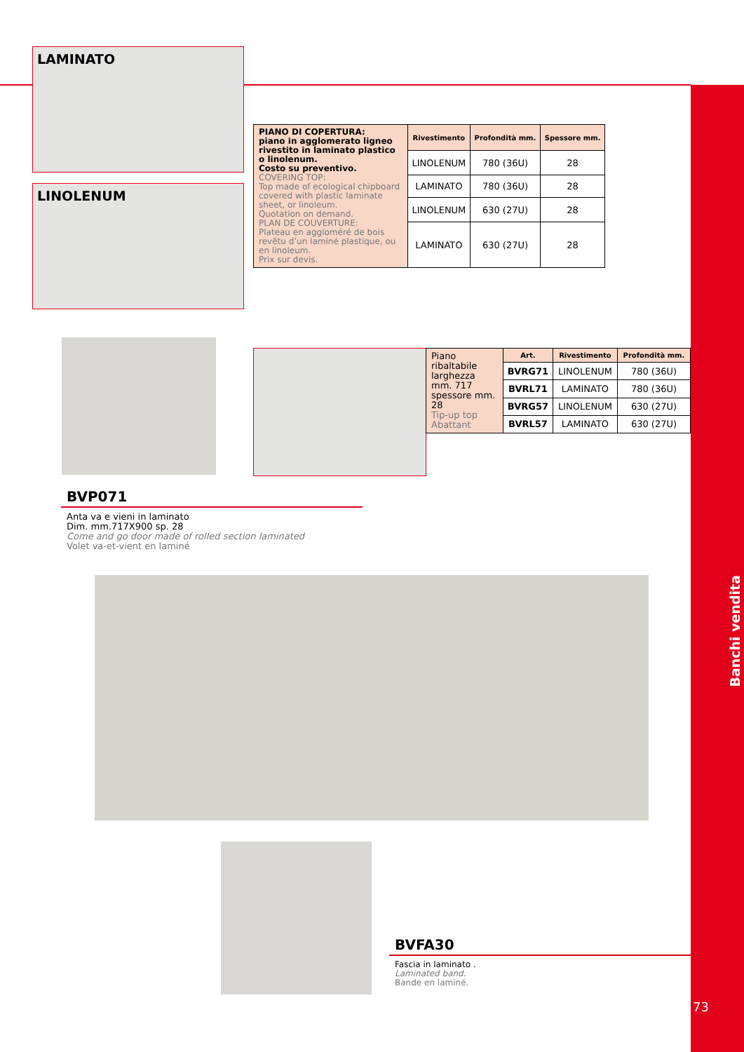LAMINATO
LINOLENUM
| PIANO DI COPERTURA: piano in agglomerato ligneo rivestito in laminato plastico o linolenum. Costo su preventivo. COVERING TOP: Top made of ecological chipboard covered with plastic laminate sheet, or linoleum. Quotation on demand. PLAN DE COUVERTURE: Plateau en aggloméré de bois revêtu d’un laminé plastique, ou en linoleum. Prix sur devis. | Rivestimento | Profondità mm. | Spessore mm. |
| | LINOLENUM | 780 (36U) | 28 |
| | LAMINATO | 780 (36U) | 28 |
| | LINOLENUM | 630 (27U) | 28 |
| | LAMINATO | 630 (27U) | 28 |
| Piano ribaltabile larghezza mm. 717 spessore mm. 28 Tip-up top Abattant | Art. | Rivestimento | Profondità mm. |
| | BVRG71 | LINOLENUM | 780 (36U) |
| | BVRL71 | LAMINATO | 780 (36U) |
| | BVRG57 | LINOLENUM | 630 (27U) |
| | BVRL57 | LAMINATO | 630 (27U) |
BVP071
Anta va e vieni in laminato
Dim. mm.717X900 sp. 28
Come and go door made of rolled section laminated
Volet va-et-vient en laminé
BVFA30
Fascia in laminato .
Laminated band.
Bande en laminé.
Banchi vendita
73